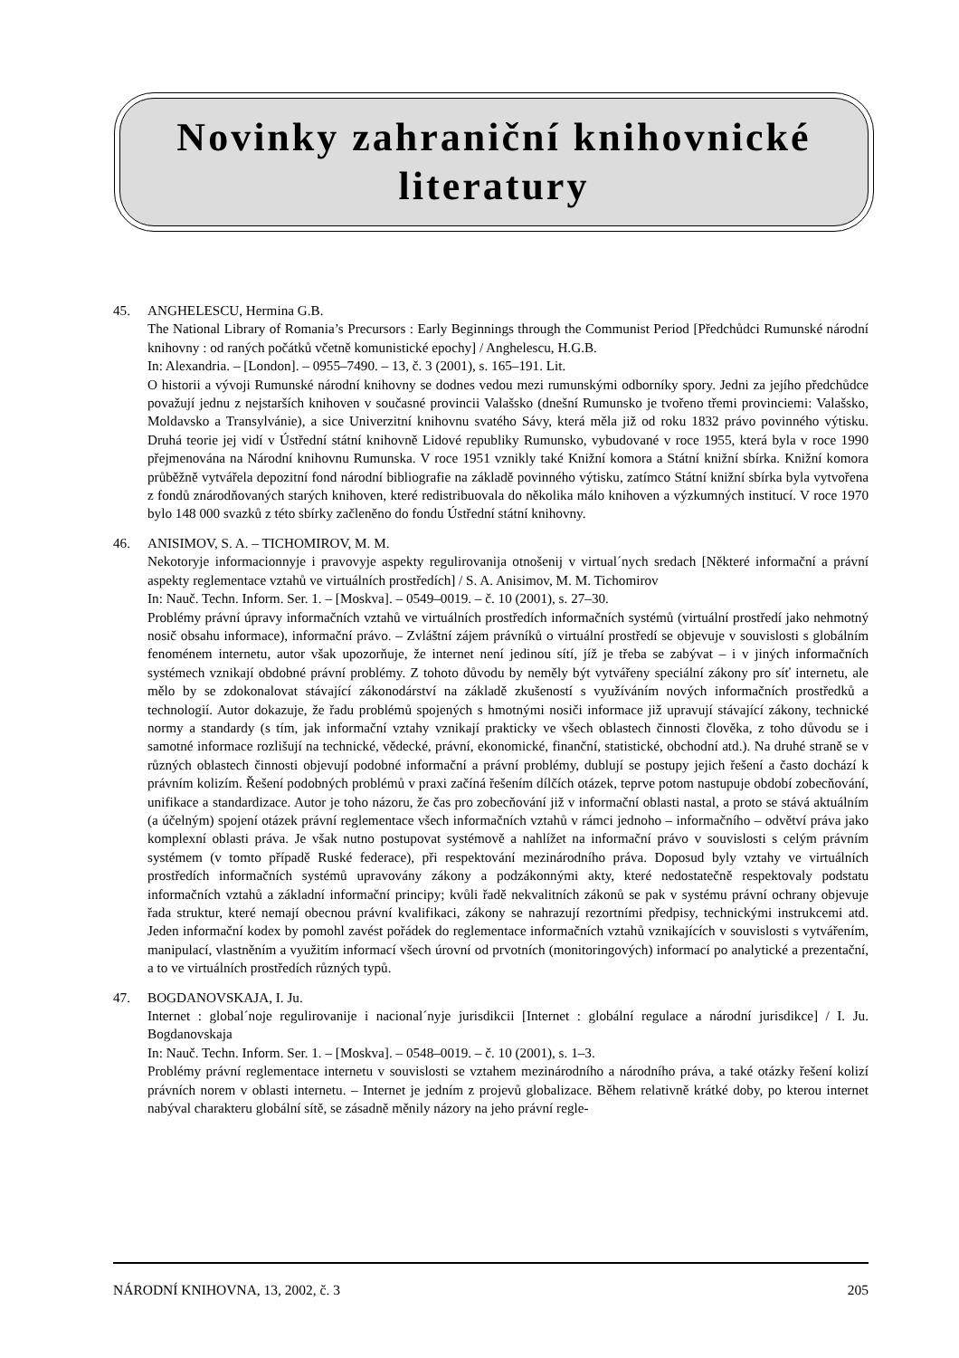Novinky zahraniční knihovnické
literatury
45. ANGHELESCU, Hermina G.B.
The National Library of Romania’s Precursors : Early Beginnings through the Communist Period [Předchůdci Rumunské národní knihovny : od raných počátků včetně komunistické epochy] / Anghelescu, H.G.B.
In: Alexandria. – [London]. – 0955–7490. – 13, č. 3 (2001), s. 165–191. Lit.
O historii a vývoji Rumunské národní knihovny se dodnes vedou mezi rumunskými odborníky spory. Jedni za jejího předchůdce považují jednu z nejstarších knihoven v současné provincii Valašsko (dnešní Rumunsko je tvořeno třemi provinciemi: Valašsko, Moldavsko a Transylvánie), a sice Univerzitní knihovnu svatého Sávy, která měla již od roku 1832 právo povinného výtisku. Druhá teorie jej vidí v Ústřední státní knihovně Lidové republiky Rumunsko, vybudované v roce 1955, která byla v roce 1990 přejmenována na Národní knihovnu Rumunska. V roce 1951 vznikly také Knižní komora a Státní knižní sbírka. Knižní komora průběžně vytvářela depozitní fond národní bibliografie na základě povinného výtisku, zatímco Státní knižní sbírka byla vytvořena z fondů znárodňovaných starých knihoven, které redistribuovala do několika málo knihoven a výzkumných institucí. V roce 1970 bylo 148 000 svazků z této sbírky začleněno do fondu Ústřední státní knihovny.
46. ANISIMOV, S. A. – TICHOMIROV, M. M.
Nekotoryje informacionnyje i pravovyje aspekty regulirovanija otnošenij v virtual´nych sredach [Některé informační a právní aspekty reglementace vztahů ve virtuálních prostředích] / S. A. Anisimov, M. M. Tichomirov
In: Nauč. Techn. Inform. Ser. 1. – [Moskva]. – 0549–0019. – č. 10 (2001), s. 27–30.
Problémy právní úpravy informačních vztahů ve virtuálních prostředích informačních systémů (virtuální prostředí jako nehmotný nosič obsahu informace), informační právo. – Zvláštní zájem právníků o virtuální prostředí se objevuje v souvislosti s globálním fenoménem internetu, autor však upozorňuje, že internet není jedinou sítí, jíž je třeba se zabývat – i v jiných informačních systémech vznikají obdobné právní problémy. Z tohoto důvodu by neměly být vytvářeny speciální zákony pro síť internetu, ale mělo by se zdokonalovat stávající zákonodárství na základě zkušeností s využíváním nových informačních prostředků a technologií. Autor dokazuje, že řadu problémů spojených s hmotnými nosiči informace již upravují stávající zákony, technické normy a standardy (s tím, jak informační vztahy vznikají prakticky ve všech oblastech činnosti člověka, z toho důvodu se i samotné informace rozlišují na technické, vědecké, právní, ekonomické, finanční, statistické, obchodní atd.). Na druhé straně se v různých oblastech činnosti objevují podobné informační a právní problémy, dublují se postupy jejich řešení a často dochází k právním kolizím. Řešení podobných problémů v praxi začíná řešením dílčích otázek, teprve potom nastupuje období zobecňování, unifikace a standardizace. Autor je toho názoru, že čas pro zobecňování již v informační oblasti nastal, a proto se stává aktuálním (a účelným) spojení otázek právní reglementace všech informačních vztahů v rámci jednoho – informačního – odvětví práva jako komplexní oblasti práva. Je však nutno postupovat systémově a nahlížet na informační právo v souvislosti s celým právním systémem (v tomto případě Ruské federace), při respektování mezinárodního práva. Doposud byly vztahy ve virtuálních prostředích informačních systémů upravovány zákony a podzákonnými akty, které nedostatečně respektovaly podstatu informačních vztahů a základní informační principy; kvůli řadě nekvalitních zákonů se pak v systému právní ochrany objevuje řada struktur, které nemají obecnou právní kvalifikaci, zákony se nahrazují rezortními předpisy, technickými instrukcemi atd. Jeden informační kodex by pomohl zavést pořádek do reglementace informačních vztahů vznikajících v souvislosti s vytvářením, manipulací, vlastněním a využitím informací všech úrovní od prvotních (monitoringových) informací po analytické a prezentační, a to ve virtuálních prostředích různých typů.
47. BOGDANOVSKAJA, I. Ju.
Internet : global´noje regulirovanije i nacional´nyje jurisdikcii [Internet : globální regulace a národní jurisdikce] / I. Ju. Bogdanovskaja
In: Nauč. Techn. Inform. Ser. 1. – [Moskva]. – 0548–0019. – č. 10 (2001), s. 1–3.
Problémy právní reglementace internetu v souvislosti se vztahem mezinárodního a národního práva, a také otázky řešení kolizí právních norem v oblasti internetu. – Internet je jedním z projevů globalizace. Během relativně krátké doby, po kterou internet nabýval charakteru globální sítě, se zásadně měnily názory na jeho právní regle-
NÁRODNÍ KNIHOVNA, 13, 2002, č. 3 205